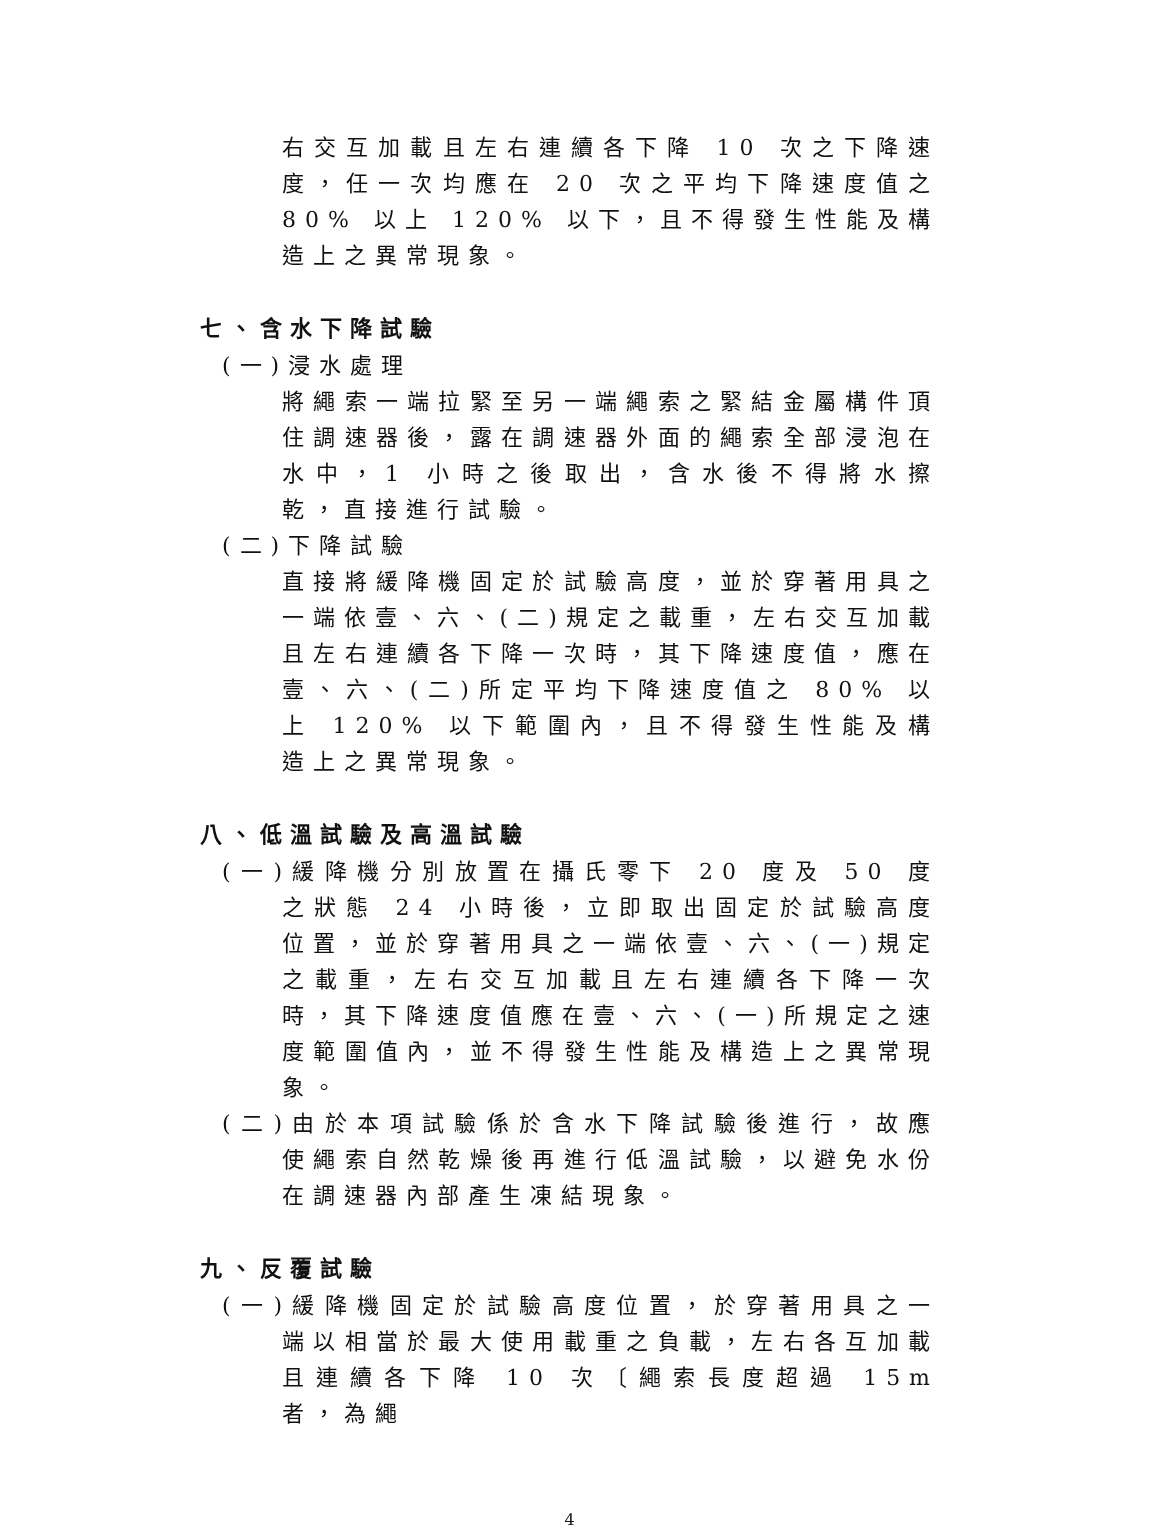右交互加載且左右連續各下降 10 次之下降速度，任一次均應在 20 次之平均下降速度值之 80% 以上 120% 以下，且不得發生性能及構造上之異常現象。
七、含水下降試驗
(一)浸水處理
將繩索一端拉緊至另一端繩索之緊結金屬構件頂住調速器後，露在調速器外面的繩索全部浸泡在水中，1 小時之後取出，含水後不得將水擦乾，直接進行試驗。
(二)下降試驗
直接將緩降機固定於試驗高度，並於穿著用具之一端依壹、六、(二)規定之載重，左右交互加載且左右連續各下降一次時，其下降速度值，應在壹、六、(二)所定平均下降速度值之 80% 以上 120% 以下範圍內，且不得發生性能及構造上之異常現象。
八、低溫試驗及高溫試驗
(一)緩降機分別放置在攝氏零下 20 度及 50 度之狀態 24 小時後，立即取出固定於試驗高度位置，並於穿著用具之一端依壹、六、(一)規定之載重，左右交互加載且左右連續各下降一次時，其下降速度值應在壹、六、(一)所規定之速度範圍值內，並不得發生性能及構造上之異常現象。
(二)由於本項試驗係於含水下降試驗後進行，故應使繩索自然乾燥後再進行低溫試驗，以避免水份在調速器內部產生凍結現象。
九、反覆試驗
(一)緩降機固定於試驗高度位置，於穿著用具之一端以相當於最大使用載重之負載，左右各互加載且連續各下降 10 次〔繩索長度超過 15m 者，為繩
4